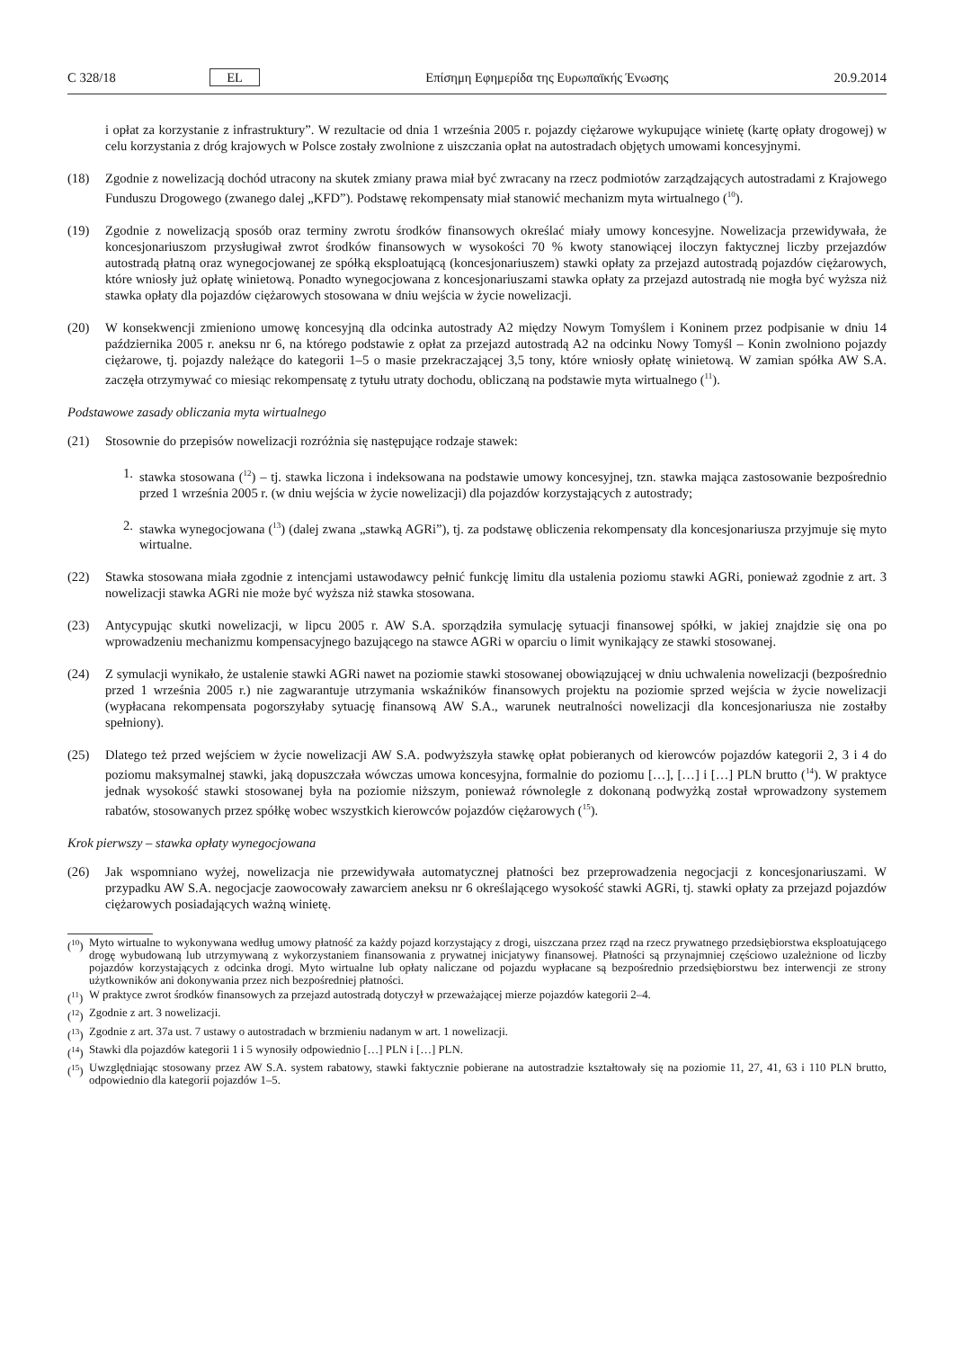C 328/18 EL Επίσημη Εφημερίδα της Ευρωπαϊκής Ένωσης 20.9.2014
i opłat za korzystanie z infrastruktury”. W rezultacie od dnia 1 września 2005 r. pojazdy ciężarowe wykupujące winietę (kartę opłaty drogowej) w celu korzystania z dróg krajowych w Polsce zostały zwolnione z uiszczania opłat na autostradach objętych umowami koncesyjnymi.
(18) Zgodnie z nowelizacją dochód utracony na skutek zmiany prawa miał być zwracany na rzecz podmiotów zarządzających autostradami z Krajowego Funduszu Drogowego (zwanego dalej „KFD”). Podstawę rekompensaty miał stanowić mechanizm myta wirtualnego (<sup>10</sup>).
(19) Zgodnie z nowelizacją sposób oraz terminy zwrotu środków finansowych określać miały umowy koncesyjne. Nowelizacja przewidywała, że koncesjonariuszom przysługiwał zwrot środków finansowych w wysokości 70 % kwoty stanowiącej iloczyn faktycznej liczby przejazdów autostradą płatną oraz wynegocjowanej ze spółką eksploatującą (koncesjonariuszem) stawki opłaty za przejazd autostradą pojazdów ciężarowych, które wniosły już opłatę winietową. Ponadto wynegocjowana z koncesjonariuszami stawka opłaty za przejazd autostradą nie mogła być wyższa niż stawka opłaty dla pojazdów ciężarowych stosowana w dniu wejścia w życie nowelizacji.
(20) W konsekwencji zmieniono umowę koncesyjną dla odcinka autostrady A2 między Nowym Tomyślem i Koninem przez podpisanie w dniu 14 października 2005 r. aneksu nr 6, na którego podstawie z opłat za przejazd autostradą A2 na odcinku Nowy Tomyśl – Konin zwolniono pojazdy ciężarowe, tj. pojazdy należące do kategorii 1–5 o masie przekraczającej 3,5 tony, które wniosły opłatę winietową. W zamian spółka AW S.A. zaczęła otrzymywać co miesiąc rekompensatę z tytułu utraty dochodu, obliczaną na podstawie myta wirtualnego (<sup>11</sup>).
Podstawowe zasady obliczania myta wirtualnego
(21) Stosownie do przepisów nowelizacji rozróżnia się następujące rodzaje stawek:
1. stawka stosowana (<sup>12</sup>) – tj. stawka liczona i indeksowana na podstawie umowy koncesyjnej, tzn. stawka mająca zastosowanie bezpośrednio przed 1 września 2005 r. (w dniu wejścia w życie nowelizacji) dla pojazdów korzystających z autostrady;
2. stawka wynegocjowana (<sup>13</sup>) (dalej zwana „stawką AGRi”), tj. za podstawę obliczenia rekompensaty dla koncesjonariusza przyjmuje się myto wirtualne.
(22) Stawka stosowana miała zgodnie z intencjami ustawodawcy pełnić funkcję limitu dla ustalenia poziomu stawki AGRi, ponieważ zgodnie z art. 3 nowelizacji stawka AGRi nie może być wyższa niż stawka stosowana.
(23) Antycypując skutki nowelizacji, w lipcu 2005 r. AW S.A. sporządziła symulację sytuacji finansowej spółki, w jakiej znajdzie się ona po wprowadzeniu mechanizmu kompensacyjnego bazującego na stawce AGRi w oparciu o limit wynikający ze stawki stosowanej.
(24) Z symulacji wynikało, że ustalenie stawki AGRi nawet na poziomie stawki stosowanej obowiązującej w dniu uchwalenia nowelizacji (bezpośrednio przed 1 września 2005 r.) nie zagwarantuje utrzymania wskaźników finansowych projektu na poziomie sprzed wejścia w życie nowelizacji (wypłacana rekompensata pogorszyłaby sytuację finansową AW S.A., warunek neutralności nowelizacji dla koncesjonariusza nie zostałby spełniony).
(25) Dlatego też przed wejściem w życie nowelizacji AW S.A. podwyższyła stawkę opłat pobieranych od kierowców pojazdów kategorii 2, 3 i 4 do poziomu maksymalnej stawki, jaką dopuszczała wówczas umowa koncesyjna, formalnie do poziomu […], […] i […] PLN brutto (<sup>14</sup>). W praktyce jednak wysokość stawki stosowanej była na poziomie niższym, ponieważ równolegle z dokonaną podwyżką został wprowadzony systemem rabatów, stosowanych przez spółkę wobec wszystkich kierowców pojazdów ciężarowych (<sup>15</sup>).
Krok pierwszy – stawka opłaty wynegocjowana
(26) Jak wspomniano wyżej, nowelizacja nie przewidywała automatycznej płatności bez przeprowadzenia negocjacji z koncesjonariuszami. W przypadku AW S.A. negocjacje zaowocowały zawarciem aneksu nr 6 określającego wysokość stawki AGRi, tj. stawki opłaty za przejazd pojazdów ciężarowych posiadających ważną winietę.
(<sup>10</sup>) Myto wirtualne to wykonywana według umowy płatność za każdy pojazd korzystający z drogi, uiszczana przez rząd na rzecz prywatnego przedsiębiorstwa eksploatującego drogę wybudowaną lub utrzymywaną z wykorzystaniem finansowania z prywatnej inicjatywy finansowej. Płatności są przynajmniej częściowo uzależnione od liczby pojazdów korzystających z odcinka drogi. Myto wirtualne lub opłaty naliczane od pojazdu wypłacane są bezpośrednio przedsiębiorstwu bez interwencji ze strony użytkowników ani dokonywania przez nich bezpośredniej płatności.
(<sup>11</sup>) W praktyce zwrot środków finansowych za przejazd autostradą dotyczył w przeważającej mierze pojazdów kategorii 2–4.
(<sup>12</sup>) Zgodnie z art. 3 nowelizacji.
(<sup>13</sup>) Zgodnie z art. 37a ust. 7 ustawy o autostradach w brzmieniu nadanym w art. 1 nowelizacji.
(<sup>14</sup>) Stawki dla pojazdów kategorii 1 i 5 wynosiły odpowiednio […] PLN i […] PLN.
(<sup>15</sup>) Uwzględniając stosowany przez AW S.A. system rabatowy, stawki faktycznie pobierane na autostradzie kształtowały się na poziomie 11, 27, 41, 63 i 110 PLN brutto, odpowiednio dla kategorii pojazdów 1–5.